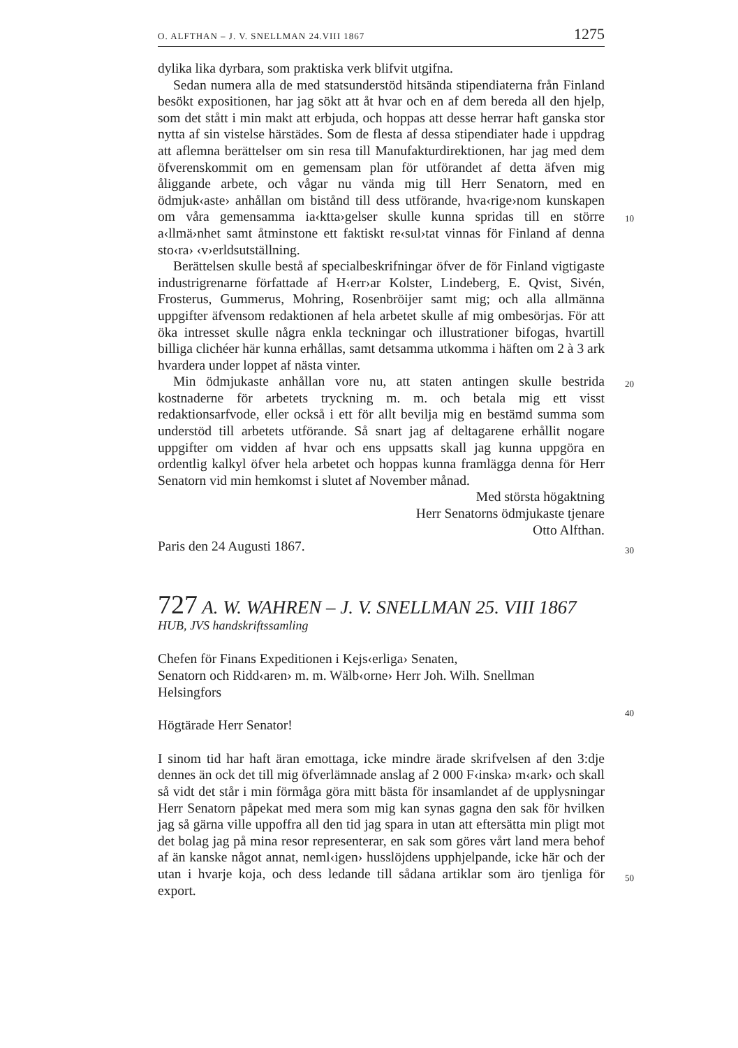O. ALFTHAN – J. V. SNELLMAN 24.VIII 1867 1275
10
20
30
40
50
dylika lika dyrbara, som praktiska verk blifvit utgifna.
Sedan numera alla de med statsunderstöd hitsända stipendiaterna från Finland besökt expositionen, har jag sökt att åt hvar och en af dem bereda all den hjelp, som det stått i min makt att erbjuda, och hoppas att desse herrar haft ganska stor nytta af sin vistelse härstädes. Som de flesta af dessa stipendiater hade i uppdrag att aflemna berättelser om sin resa till Manufakturdirektionen, har jag med dem öfverenskommit om en gemensam plan för utförandet af detta äfven mig åliggande arbete, och vågar nu vända mig till Herr Senatorn, med en ödmjuk‹aste› anhållan om bistånd till dess utförande, hva‹rige›nom kunskapen om våra gemensamma ia‹ktta›gelser skulle kunna spridas till en större a‹llmä›nhet samt åtminstone ett faktiskt re‹sul›tat vinnas för Finland af denna sto‹ra› ‹v›erldsutställning.
Berättelsen skulle bestå af specialbeskrifningar öfver de för Finland vigtigaste industrigrenarne författade af H‹err›ar Kolster, Lindeberg, E. Qvist, Sivén, Frosterus, Gummerus, Mohring, Rosenbröijer samt mig; och alla allmänna uppgifter äfvensom redaktionen af hela arbetet skulle af mig ombesörjas. För att öka intresset skulle några enkla teckningar och illustrationer bifogas, hvartill billiga clichéer här kunna erhållas, samt detsamma utkomma i häften om 2 à 3 ark hvardera under loppet af nästa vinter.
Min ödmjukaste anhållan vore nu, att staten antingen skulle bestrida kostnaderne för arbetets tryckning m. m. och betala mig ett visst redaktionsarfvode, eller också i ett för allt bevilja mig en bestämd summa som understöd till arbetets utförande. Så snart jag af deltagarene erhållit nogare uppgifter om vidden af hvar och ens uppsatts skall jag kunna uppgöra en ordentlig kalkyl öfver hela arbetet och hoppas kunna framlägga denna för Herr Senatorn vid min hemkomst i slutet af November månad.
Med största högaktning
Herr Senatorns ödmjukaste tjenare
Otto Alfthan.
Paris den 24 Augusti 1867.
727 A. W. WAHREN – J. V. SNELLMAN 25. VIII 1867
HUB, JVS handskriftssamling
Chefen för Finans Expeditionen i Kejs‹erliga› Senaten,
Senatorn och Ridd‹aren› m. m. Wälb‹orne› Herr Joh. Wilh. Snellman
Helsingfors
Högtärade Herr Senator!
I sinom tid har haft äran emottaga, icke mindre ärade skrifvelsen af den 3:dje dennes än ock det till mig öfverlämnade anslag af 2 000 F‹inska› m‹ark› och skall så vidt det står i min förmåga göra mitt bästa för insamlandet af de upplysningar Herr Senatorn påpekat med mera som mig kan synas gagna den sak för hvilken jag så gärna ville uppoffra all den tid jag spara in utan att eftersätta min pligt mot det bolag jag på mina resor representerar, en sak som göres vårt land mera behof af än kanske något annat, neml‹igen› husslöjdens upphjelpande, icke här och der utan i hvarje koja, och dess ledande till sådana artiklar som äro tjenliga för export.